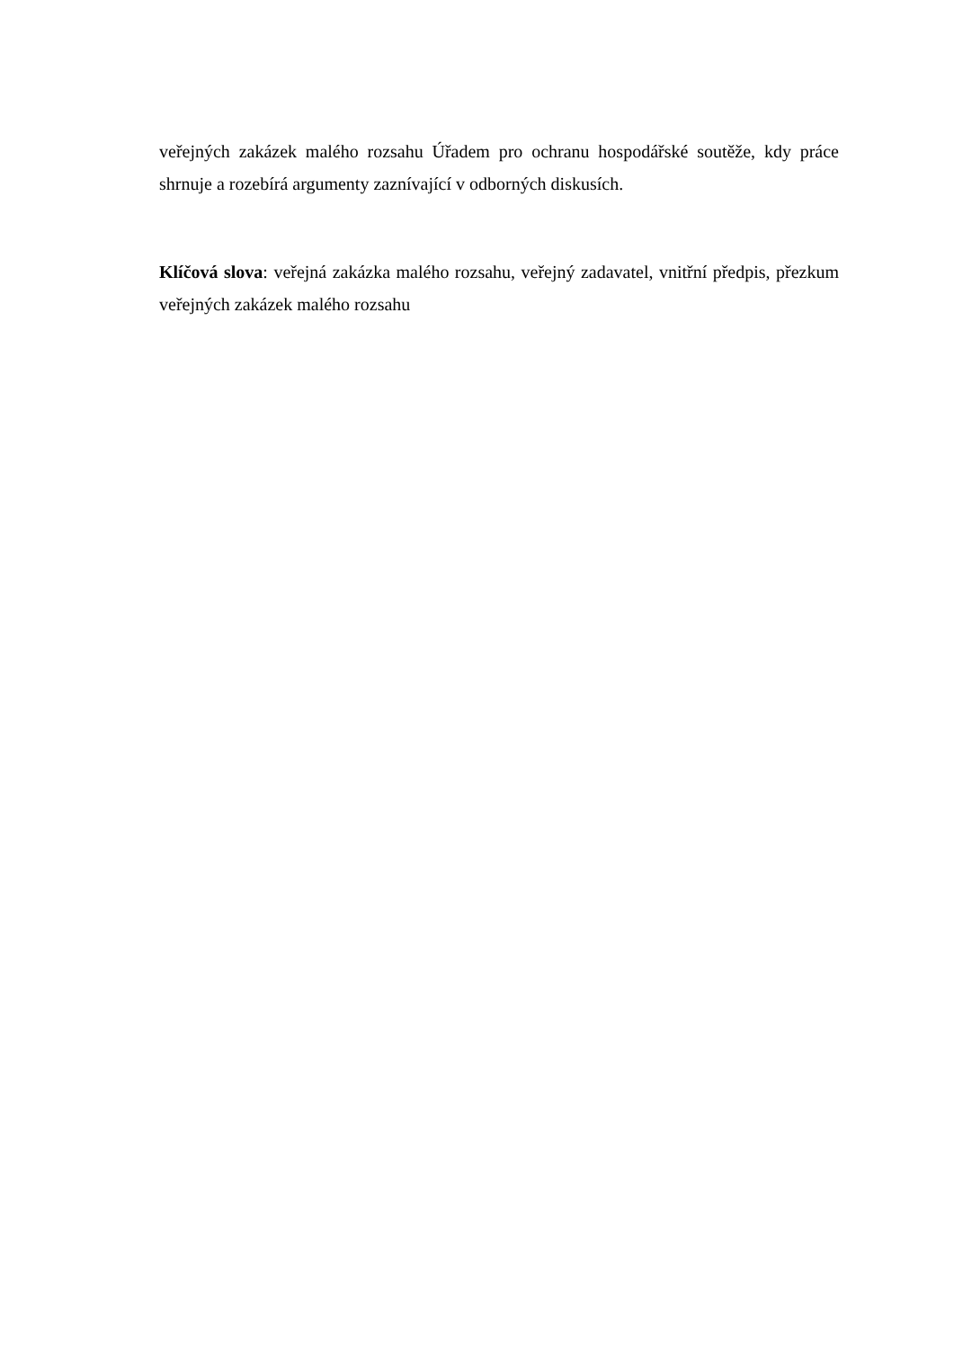veřejných zakázek malého rozsahu Úřadem pro ochranu hospodářské soutěže, kdy práce shrnuje a rozebírá argumenty zaznívající v odborných diskusích.
Klíčová slova: veřejná zakázka malého rozsahu, veřejný zadavatel, vnitřní předpis, přezkum veřejných zakázek malého rozsahu